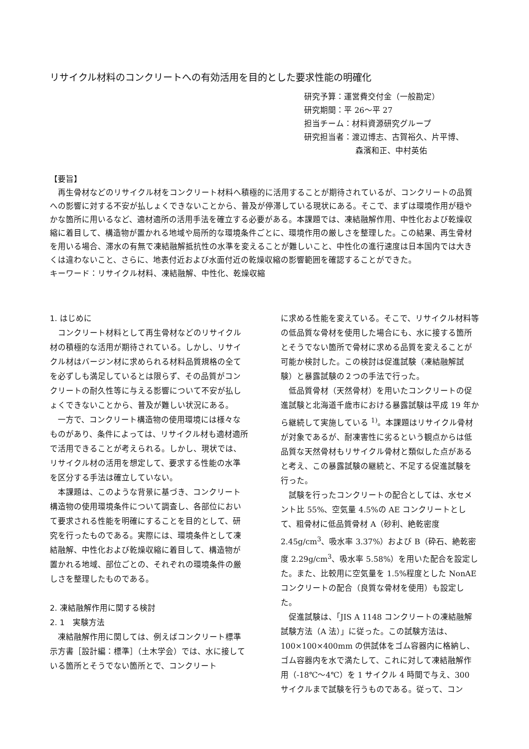リサイクル材料のコンクリートへの有効活用を目的とした要求性能の明確化
研究予算：運営費交付金（一般勘定）
研究期間：平 26～平 27
担当チーム：材料資源研究グループ
研究担当者：渡辺博志、古賀裕久、片平博、
森濱和正、中村英佑
【要旨】
　再生骨材などのリサイクル材をコンクリート材料へ積極的に活用することが期待されているが、コンクリートの品質への影響に対する不安が払しょくできないことから、普及が停滞している現状にある。そこで、まずは環境作用が穏やかな箇所に用いるなど、適材適所の活用手法を確立する必要がある。本課題では、凍結融解作用、中性化および乾燥収縮に着目して、構造物が置かれる地域や局所的な環境条件ごとに、環境作用の厳しさを整理した。この結果、再生骨材を用いる場合、滞水の有無で凍結融解抵抗性の水準を変えることが難しいこと、中性化の進行速度は日本国内では大きくは違わないこと、さらに、地表付近および水面付近の乾燥収縮の影響範囲を確認することができた。
キーワード：リサイクル材料、凍結融解、中性化、乾燥収縮
1. はじめに
コンクリート材料として再生骨材などのリサイクル材の積極的な活用が期待されている。しかし、リサイクル材はバージン材に求められる材料品質規格の全てを必ずしも満足しているとは限らず、その品質がコンクリートの耐久性等に与える影響について不安が払しょくできないことから、普及が難しい状況にある。
一方で、コンクリート構造物の使用環境には様々なものがあり、条件によっては、リサイクル材も適材適所で活用できることが考えられる。しかし、現状では、リサイクル材の活用を想定して、要求する性能の水準を区分する手法は確立していない。
本課題は、このような背景に基づき、コンクリート構造物の使用環境条件について調査し、各部位において要求される性能を明確にすることを目的として、研究を行ったものである。実際には、環境条件として凍結融解、中性化および乾燥収縮に着目して、構造物が置かれる地域、部位ごとの、それぞれの環境条件の厳しさを整理したものである。
2. 凍結融解作用に関する検討
2. 1　実験方法
凍結融解作用に関しては、例えばコンクリート標準示方書［設計編：標準］（土木学会）では、水に接している箇所とそうでない箇所とで、コンクリート
に求める性能を変えている。そこで、リサイクル材料等の低品質な骨材を使用した場合にも、水に接する箇所とそうでない箇所で骨材に求める品質を変えることが可能か検討した。この検討は促進試験（凍結融解試験）と暴露試験の２つの手法で行った。
低品質骨材（天然骨材）を用いたコンクリートの促進試験と北海道千歳市における暴露試験は平成 19 年から継続して実施している <sup>1)</sup>。本課題はリサイクル骨材が対象であるが、耐凍害性に劣るという観点からは低品質な天然骨材もリサイクル骨材と類似した点があると考え、この暴露試験の継続と、不足する促進試験を行った。
試験を行ったコンクリートの配合としては、水セメント比 55%、空気量 4.5%の AE コンクリートとして、粗骨材に低品質骨材 A（砂利、絶乾密度 2.45g/cm<sup>3</sup>、吸水率 3.37%）および B（砕石、絶乾密度 2.29g/cm<sup>3</sup>、吸水率 5.58%）を用いた配合を設定した。また、比較用に空気量を 1.5%程度とした NonAE コンクリートの配合（良質な骨材を使用）も設定した。
促進試験は、「JIS A 1148 コンクリートの凍結融解試験方法（A 法）」に従った。この試験方法は、100×100×400mm の供試体をゴム容器内に格納し、ゴム容器内を水で満たして、これに対して凍結融解作用（-18℃～4℃）を 1 サイクル 4 時間で与え、300 サイクルまで試験を行うものである。従って、コン